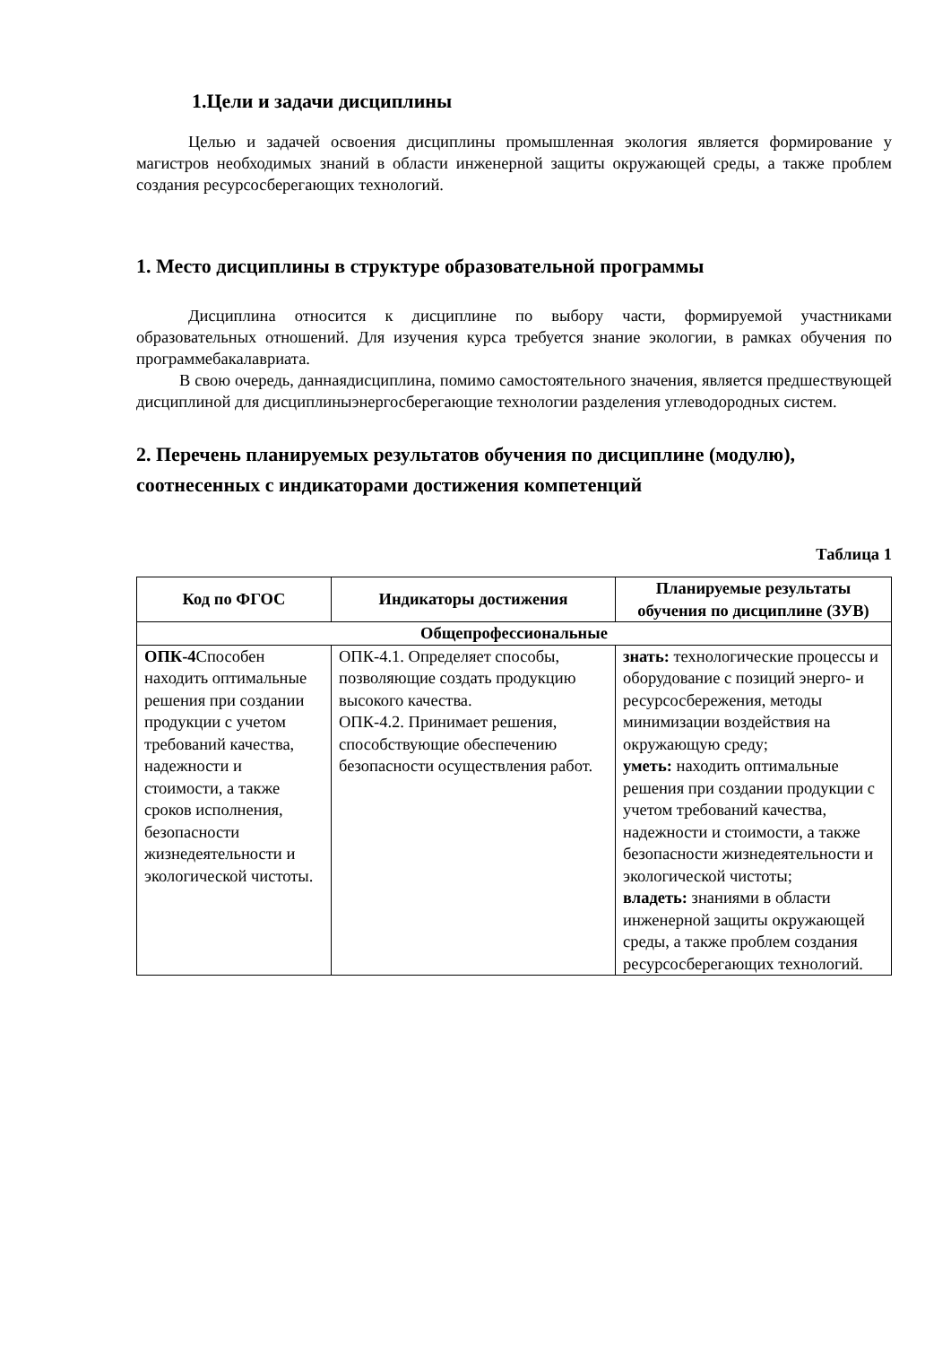1.Цели и задачи дисциплины
Целью и задачей освоения дисциплины промышленная экология является формирование у магистров необходимых знаний в области инженерной защиты окружающей среды, а также проблем создания ресурсосберегающих технологий.
1. Место дисциплины в структуре образовательной программы
Дисциплина относится к дисциплине по выбору части, формируемой участниками образовательных отношений. Для изучения курса требуется знание экологии, в рамках обучения по программебакалавриата.
В свою очередь, даннаядисциплина, помимо самостоятельного значения, является предшествующей дисциплиной для дисциплиныэнергосберегающие технологии разделения углеводородных систем.
2. Перечень планируемых результатов обучения по дисциплине (модулю), соотнесенных с индикаторами достижения компетенций
Таблица 1
| Код по ФГОС | Индикаторы достижения | Планируемые результаты обучения по дисциплине (ЗУВ) |
| --- | --- | --- |
| Общепрофессиональные | | |
| ОПК-4 Способен находить оптимальные решения при создании продукции с учетом требований качества, надежности и стоимости, а также сроков исполнения, безопасности жизнедеятельности и экологической чистоты. | ОПК-4.1. Определяет способы, позволяющие создать продукцию высокого качества. ОПК-4.2. Принимает решения, способствующие обеспечению безопасности осуществления работ. | знать: технологические процессы и оборудование с позиций энерго- и ресурсосбережения, методы минимизации воздействия на окружающую среду; уметь: находить оптимальные решения при создании продукции с учетом требований качества, надежности и стоимости, а также безопасности жизнедеятельности и экологической чистоты; владеть: знаниями в области инженерной защиты окружающей среды, а также проблем создания ресурсосберегающих технологий. |